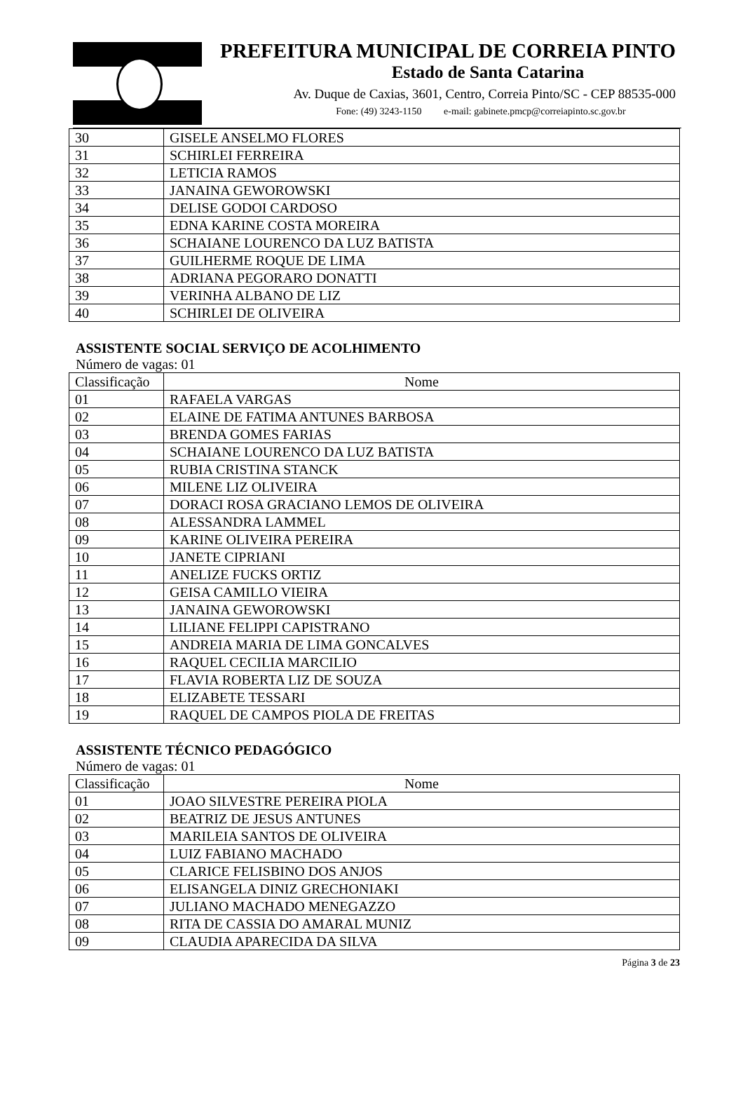PREFEITURA MUNICIPAL DE CORREIA PINTO
Estado de Santa Catarina
Av. Duque de Caxias, 3601, Centro, Correia Pinto/SC - CEP 88535-000
Fone: (49) 3243-1150 e-mail: gabinete.pmcp@correiapinto.sc.gov.br
| 30 | GISELE ANSELMO FLORES |
| 31 | SCHIRLEI FERREIRA |
| 32 | LETICIA RAMOS |
| 33 | JANAINA GEWOROWSKI |
| 34 | DELISE GODOI CARDOSO |
| 35 | EDNA KARINE COSTA MOREIRA |
| 36 | SCHAIANE LOURENCO DA LUZ BATISTA |
| 37 | GUILHERME ROQUE DE LIMA |
| 38 | ADRIANA PEGORARO DONATTI |
| 39 | VERINHA ALBANO DE LIZ |
| 40 | SCHIRLEI DE OLIVEIRA |
ASSISTENTE SOCIAL SERVIÇO DE ACOLHIMENTO
Número de vagas: 01
| Classificação | Nome |
| --- | --- |
| 01 | RAFAELA VARGAS |
| 02 | ELAINE DE FATIMA ANTUNES BARBOSA |
| 03 | BRENDA GOMES FARIAS |
| 04 | SCHAIANE LOURENCO DA LUZ BATISTA |
| 05 | RUBIA CRISTINA STANCK |
| 06 | MILENE LIZ OLIVEIRA |
| 07 | DORACI ROSA GRACIANO LEMOS DE OLIVEIRA |
| 08 | ALESSANDRA LAMMEL |
| 09 | KARINE OLIVEIRA PEREIRA |
| 10 | JANETE CIPRIANI |
| 11 | ANELIZE FUCKS ORTIZ |
| 12 | GEISA CAMILLO VIEIRA |
| 13 | JANAINA GEWOROWSKI |
| 14 | LILIANE FELIPPI CAPISTRANO |
| 15 | ANDREIA MARIA DE LIMA GONCALVES |
| 16 | RAQUEL CECILIA MARCILIO |
| 17 | FLAVIA ROBERTA LIZ DE SOUZA |
| 18 | ELIZABETE TESSARI |
| 19 | RAQUEL DE CAMPOS PIOLA DE FREITAS |
ASSISTENTE TÉCNICO PEDAGÓGICO
Número de vagas: 01
| Classificação | Nome |
| --- | --- |
| 01 | JOAO SILVESTRE PEREIRA PIOLA |
| 02 | BEATRIZ DE JESUS ANTUNES |
| 03 | MARILEIA SANTOS DE OLIVEIRA |
| 04 | LUIZ FABIANO MACHADO |
| 05 | CLARICE FELISBINO DOS ANJOS |
| 06 | ELISANGELA DINIZ GRECHONIAKI |
| 07 | JULIANO MACHADO MENEGAZZO |
| 08 | RITA DE CASSIA DO AMARAL MUNIZ |
| 09 | CLAUDIA APARECIDA DA SILVA |
Página 3 de 23